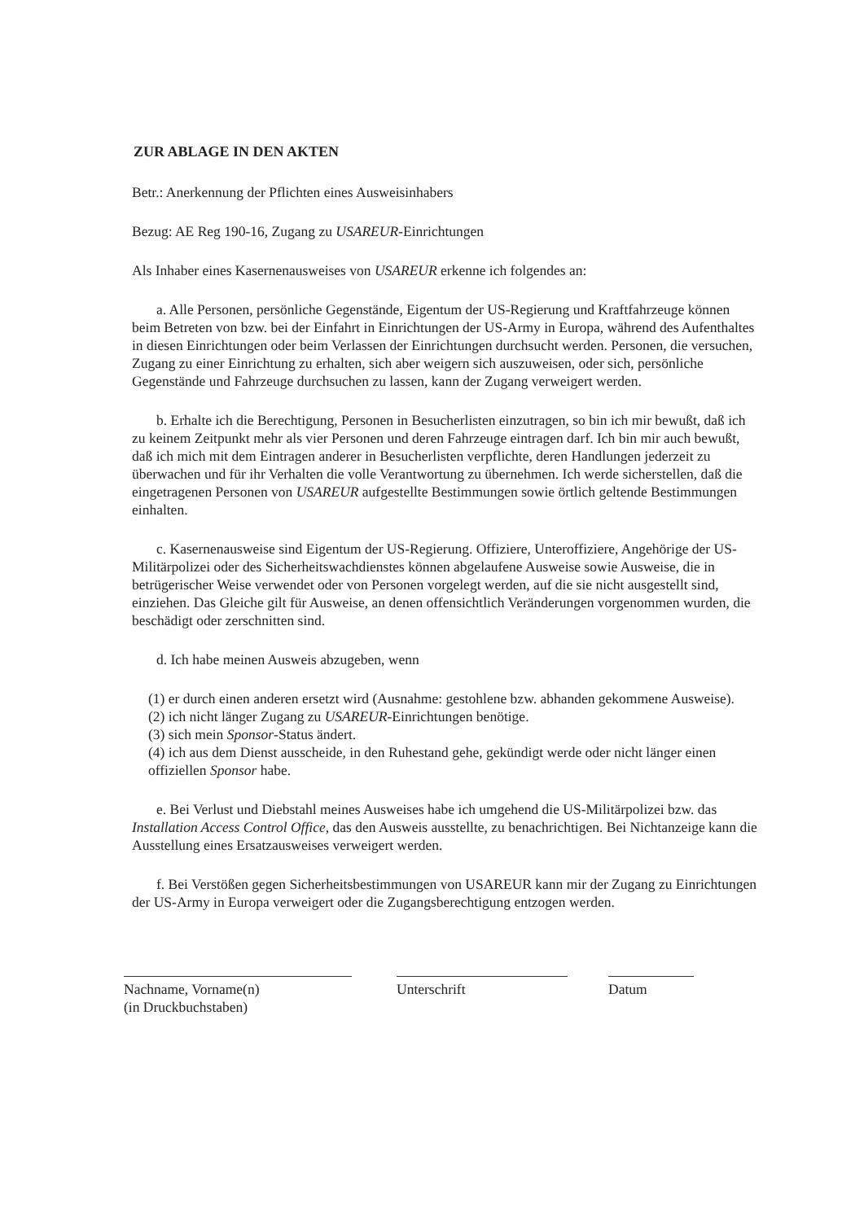ZUR ABLAGE IN DEN AKTEN
Betr.: Anerkennung der Pflichten eines Ausweisinhabers
Bezug: AE Reg 190-16, Zugang zu USAREUR-Einrichtungen
Als Inhaber eines Kasernenausweises von USAREUR erkenne ich folgendes an:
a. Alle Personen, persönliche Gegenstände, Eigentum der US-Regierung und Kraftfahrzeuge können beim Betreten von bzw. bei der Einfahrt in Einrichtungen der US-Army in Europa, während des Aufenthaltes in diesen Einrichtungen oder beim Verlassen der Einrichtungen durchsucht werden. Personen, die versuchen, Zugang zu einer Einrichtung zu erhalten, sich aber weigern sich auszuweisen, oder sich, persönliche Gegenstände und Fahrzeuge durchsuchen zu lassen, kann der Zugang verweigert werden.
b. Erhalte ich die Berechtigung, Personen in Besucherlisten einzutragen, so bin ich mir bewußt, daß ich zu keinem Zeitpunkt mehr als vier Personen und deren Fahrzeuge eintragen darf. Ich bin mir auch bewußt, daß ich mich mit dem Eintragen anderer in Besucherlisten verpflichte, deren Handlungen jederzeit zu überwachen und für ihr Verhalten die volle Verantwortung zu übernehmen. Ich werde sicherstellen, daß die eingetragenen Personen von USAREUR aufgestellte Bestimmungen sowie örtlich geltende Bestimmungen einhalten.
c. Kasernenausweise sind Eigentum der US-Regierung. Offiziere, Unteroffiziere, Angehörige der US-Militärpolizei oder des Sicherheitswachdienstes können abgelaufene Ausweise sowie Ausweise, die in betrügerischer Weise verwendet oder von Personen vorgelegt werden, auf die sie nicht ausgestellt sind, einziehen. Das Gleiche gilt für Ausweise, an denen offensichtlich Veränderungen vorgenommen wurden, die beschädigt oder zerschnitten sind.
d. Ich habe meinen Ausweis abzugeben, wenn
(1) er durch einen anderen ersetzt wird (Ausnahme: gestohlene bzw. abhanden gekommene Ausweise).
(2) ich nicht länger Zugang zu USAREUR-Einrichtungen benötige.
(3) sich mein Sponsor-Status ändert.
(4) ich aus dem Dienst ausscheide, in den Ruhestand gehe, gekündigt werde oder nicht länger einen offiziellen Sponsor habe.
e. Bei Verlust und Diebstahl meines Ausweises habe ich umgehend die US-Militärpolizei bzw. das Installation Access Control Office, das den Ausweis ausstellte, zu benachrichtigen. Bei Nichtanzeige kann die Ausstellung eines Ersatzausweises verweigert werden.
f. Bei Verstößen gegen Sicherheitsbestimmungen von USAREUR kann mir der Zugang zu Einrichtungen der US-Army in Europa verweigert oder die Zugangsberechtigung entzogen werden.
Nachname, Vorname(n)
(in Druckbuchstaben)
Unterschrift Datum